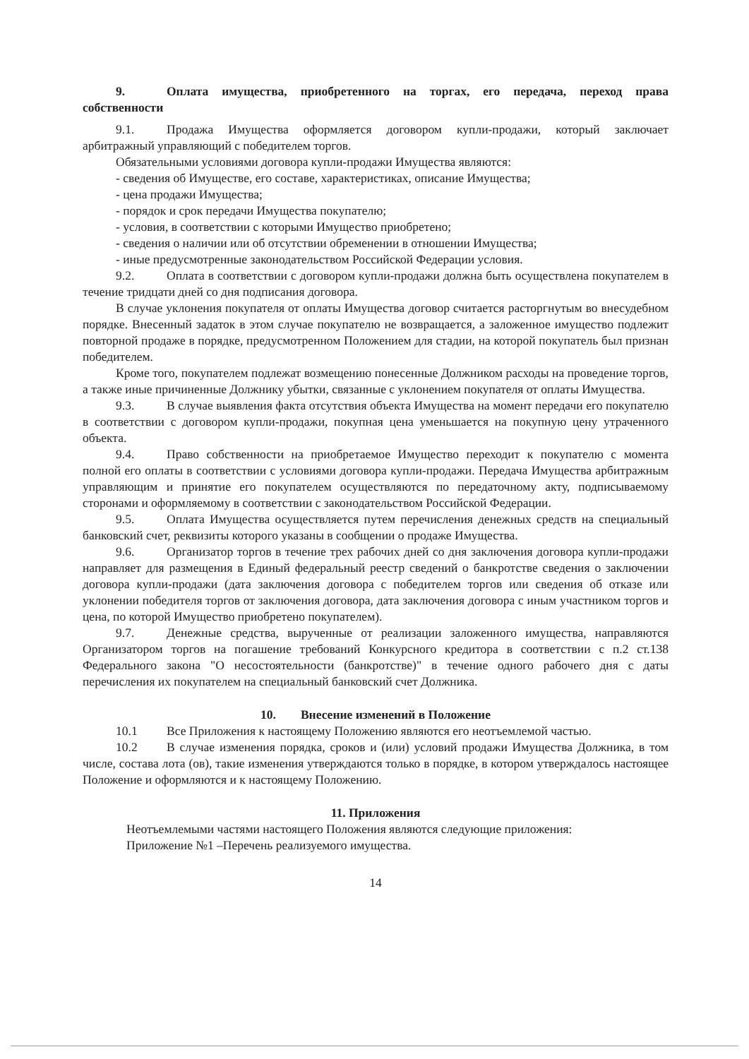9. Оплата имущества, приобретенного на торгах, его передача, переход права собственности
9.1. Продажа Имущества оформляется договором купли-продажи, который заключает арбитражный управляющий с победителем торгов.
Обязательными условиями договора купли-продажи Имущества являются:
- сведения об Имуществе, его составе, характеристиках, описание Имущества;
- цена продажи Имущества;
- порядок и срок передачи Имущества покупателю;
- условия, в соответствии с которыми Имущество приобретено;
- сведения о наличии или об отсутствии обременении в отношении Имущества;
- иные предусмотренные законодательством Российской Федерации условия.
9.2. Оплата в соответствии с договором купли-продажи должна быть осуществлена покупателем в течение тридцати дней со дня подписания договора.
В случае уклонения покупателя от оплаты Имущества договор считается расторгнутым во внесудебном порядке. Внесенный задаток в этом случае покупателю не возвращается, а заложенное имущество подлежит повторной продаже в порядке, предусмотренном Положением для стадии, на которой покупатель был признан победителем.
Кроме того, покупателем подлежат возмещению понесенные Должником расходы на проведение торгов, а также иные причиненные Должнику убытки, связанные с уклонением покупателя от оплаты Имущества.
9.3. В случае выявления факта отсутствия объекта Имущества на момент передачи его покупателю в соответствии с договором купли-продажи, покупная цена уменьшается на покупную цену утраченного объекта.
9.4. Право собственности на приобретаемое Имущество переходит к покупателю с момента полной его оплаты в соответствии с условиями договора купли-продажи. Передача Имущества арбитражным управляющим и принятие его покупателем осуществляются по передаточному акту, подписываемому сторонами и оформляемому в соответствии с законодательством Российской Федерации.
9.5. Оплата Имущества осуществляется путем перечисления денежных средств на специальный банковский счет, реквизиты которого указаны в сообщении о продаже Имущества.
9.6. Организатор торгов в течение трех рабочих дней со дня заключения договора купли-продажи направляет для размещения в Единый федеральный реестр сведений о банкротстве сведения о заключении договора купли-продажи (дата заключения договора с победителем торгов или сведения об отказе или уклонении победителя торгов от заключения договора, дата заключения договора с иным участником торгов и цена, по которой Имущество приобретено покупателем).
9.7. Денежные средства, вырученные от реализации заложенного имущества, направляются Организатором торгов на погашение требований Конкурсного кредитора в соответствии с п.2 ст.138 Федерального закона "О несостоятельности (банкротстве)" в течение одного рабочего дня с даты перечисления их покупателем на специальный банковский счет Должника.
10. Внесение изменений в Положение
10.1 Все Приложения к настоящему Положению являются его неотъемлемой частью.
10.2 В случае изменения порядка, сроков и (или) условий продажи Имущества Должника, в том числе, состава лота (ов), такие изменения утверждаются только в порядке, в котором утверждалось настоящее Положение и оформляются и к настоящему Положению.
11. Приложения
Неотъемлемыми частями настоящего Положения являются следующие приложения:
Приложение №1 –Перечень реализуемого имущества.
14